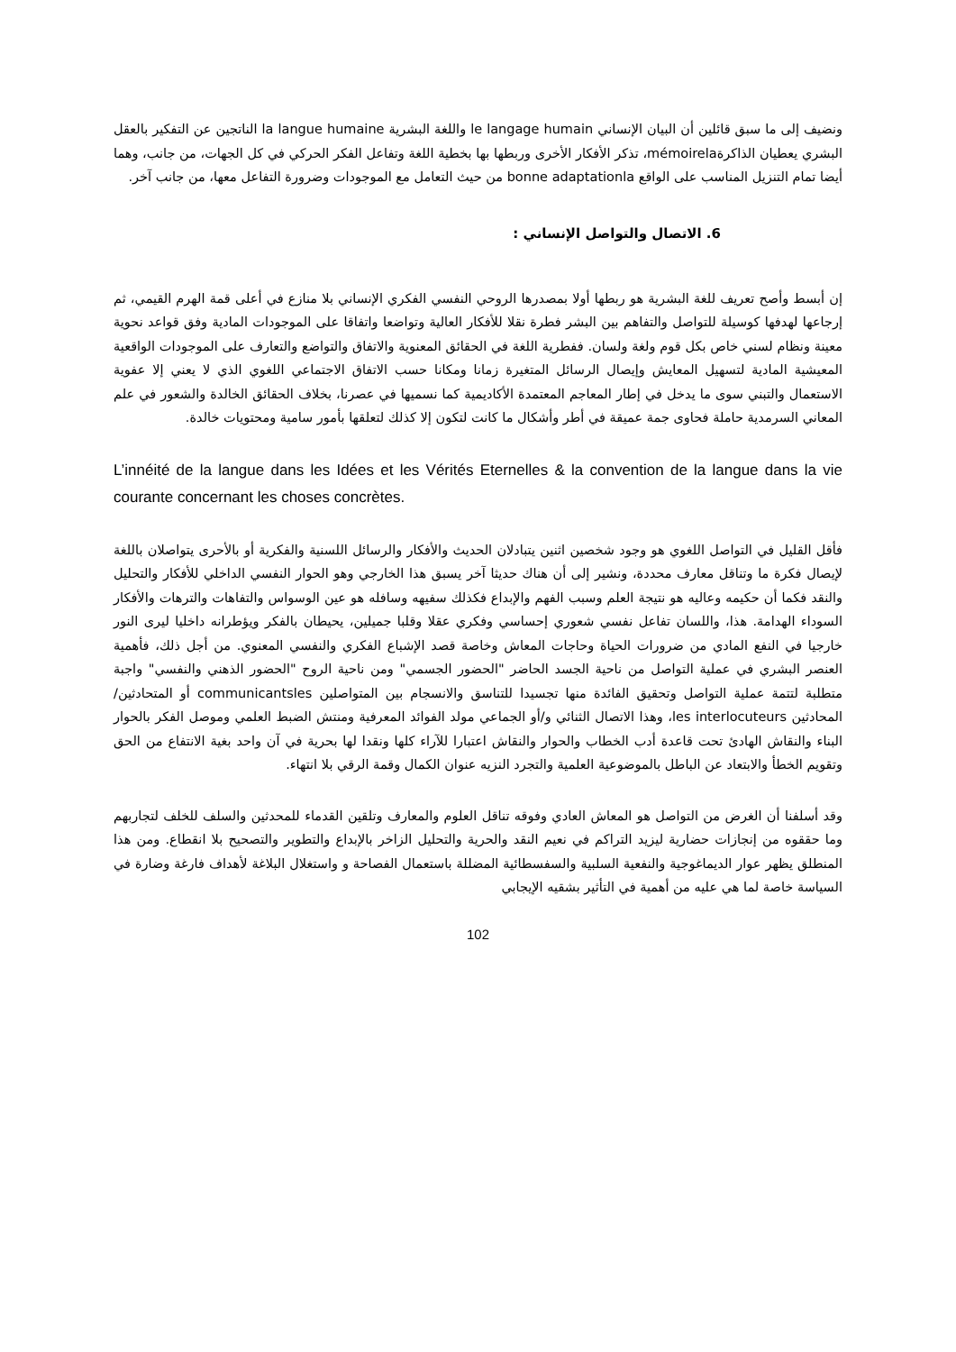ونضيف إلى ما سبق قائلين أن البيان الإنساني le langage humain واللغة البشرية la langue humaine الناتجين عن التفكير بالعقل البشري يعطيان الذاكرةmémoirela، تذكر الأفكار الأخرى وربطها بها بخطية اللغة وتفاعل الفكر الحركي في كل الجهات، من جانب، وهما أيضا تمام التنزيل المناسب على الواقع bonne adaptationla من حيث التعامل مع الموجودات وضرورة التفاعل معها، من جانب آخر.
6. الاتصال والتواصل الإنساني :
إن أبسط وأصح تعريف للغة البشرية هو ربطها أولا بمصدرها الروحي النفسي الفكري الإنساني بلا منازع في أعلى قمة الهرم القيمي، ثم إرجاعها لهدفها كوسيلة للتواصل والتفاهم بين البشر فطرة نقلا للأفكار العالية وتواضعا واتفاقا على الموجودات المادية وفق قواعد نحوية معينة ونظام لسني خاص بكل قوم ولغة ولسان. ففطرية اللغة في الحقائق المعنوية والاتفاق والتواضع والتعارف على الموجودات الواقعية المعيشية المادية لتسهيل المعايش وإيصال الرسائل المتغيرة زمانا ومكانا حسب الاتفاق الاجتماعي اللغوي الذي لا يعني إلا عفوية الاستعمال والتبني سوى ما يدخل في إطار المعاجم المعتمدة الأكاديمية كما نسميها في عصرنا، بخلاف الحقائق الخالدة والشعور في علم المعاني السرمدية حاملة فحاوى جمة عميقة في أطر وأشكال ما كانت لتكون إلا كذلك لتعلقها بأمور سامية ومحتويات خالدة.
L’innéité de la langue dans les Idées et les Vérités Eternelles & la convention de la langue dans la vie courante concernant les choses concrètes.
فأقل القليل في التواصل اللغوي هو وجود شخصين اثنين يتبادلان الحديث والأفكار والرسائل اللسنية والفكرية أو بالأحرى يتواصلان باللغة لإيصال فكرة ما وتناقل معارف محددة، ونشير إلى أن هناك حديثا آخر يسبق هذا الخارجي وهو الحوار النفسي الداخلي للأفكار والتحليل والنقد فكما أن حكيمه وعاليه هو نتيجة العلم وسبب الفهم والإبداع فكذلك سفيهه وسافله هو عين الوسواس والتفاهات والترهات والأفكار السوداء الهدامة. هذا، واللسان تفاعل نفسي شعوري إحساسي وفكري عقلا وقلبا جميلين، يحيطان بالفكر ويؤطرانه داخليا ليرى النور خارجيا في النفع المادي من ضرورات الحياة وحاجات المعاش وخاصة قصد الإشباع الفكري والنفسي المعنوي. من أجل ذلك، فأهمية العنصر البشري في عملية التواصل من ناحية الجسد الحاضر "الحضور الجسمي" ومن ناحية الروح "الحضور الذهني والنفسي" واجبة متطلبة لتتمة عملية التواصل وتحقيق الفائدة منها تجسيدا للتناسق والانسجام بين المتواصلين communicantsles أو المتحادثين/المحادثين les interlocuteurs، وهذا الاتصال الثنائي و/أو الجماعي مولد الفوائد المعرفية ومنتش الضبط العلمي وموصل الفكر بالحوار البناء والنقاش الهادئ تحت قاعدة أدب الخطاب والحوار والنقاش اعتبارا للآراء كلها ونقدا لها بحرية في آن واحد بغية الانتفاع من الحق وتقويم الخطأ والابتعاد عن الباطل بالموضوعية العلمية والتجرد النزيه عنوان الكمال وقمة الرقي بلا انتهاء.
وقد أسلفنا أن الغرض من التواصل هو المعاش العادي وفوقه تناقل العلوم والمعارف وتلقين القدماء للمحدثين والسلف للخلف لتجاربهم وما حققوه من إنجازات حضارية ليزيد التراكم في نعيم النقد والحرية والتحليل الزاخر بالإبداع والتطوير والتصحيح بلا انقطاع. ومن هذا المنطلق يظهر عوار الديماغوجية والنفعية السلبية والسفسطائية المضللة باستعمال الفصاحة و واستغلال البلاغة لأهداف فارغة وضارة في السياسة خاصة لما هي عليه من أهمية في التأثير بشقيه الإيجابي
102